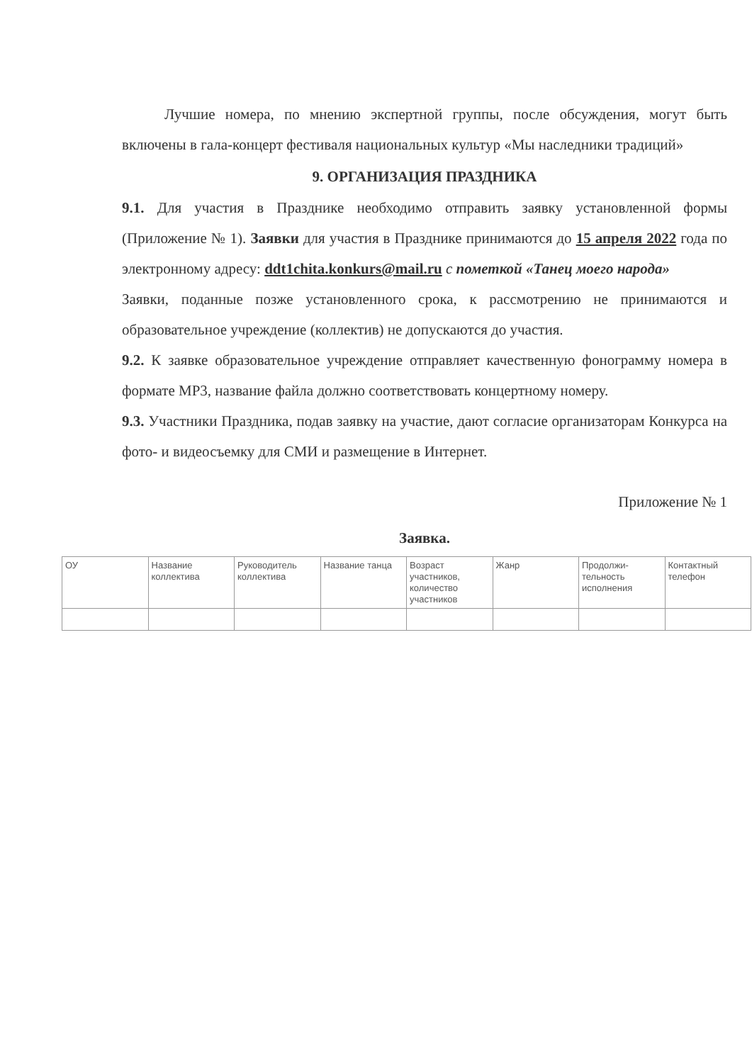Лучшие номера, по мнению экспертной группы, после обсуждения, могут быть включены в гала-концерт фестиваля национальных культур «Мы наследники традиций»
9. ОРГАНИЗАЦИЯ ПРАЗДНИКА
9.1. Для участия в Празднике необходимо отправить заявку установленной формы (Приложение № 1). Заявки для участия в Празднике принимаются до 15 апреля 2022 года по электронному адресу: ddt1chita.konkurs@mail.ru с пометкой «Танец моего народа»
Заявки, поданные позже установленного срока, к рассмотрению не принимаются и образовательное учреждение (коллектив) не допускаются до участия.
9.2. К заявке образовательное учреждение отправляет качественную фонограмму номера в формате МР3, название файла должно соответствовать концертному номеру.
9.3. Участники Праздника, подав заявку на участие, дают согласие организаторам Конкурса на фото- и видеосъемку для СМИ и размещение в Интернет.
Приложение № 1
Заявка.
| ОУ | Название коллектива | Руководитель коллектива | Название танца | Возраст участников, количество участников | Жанр | Продолжи-тельность исполнения | Контактный телефон |